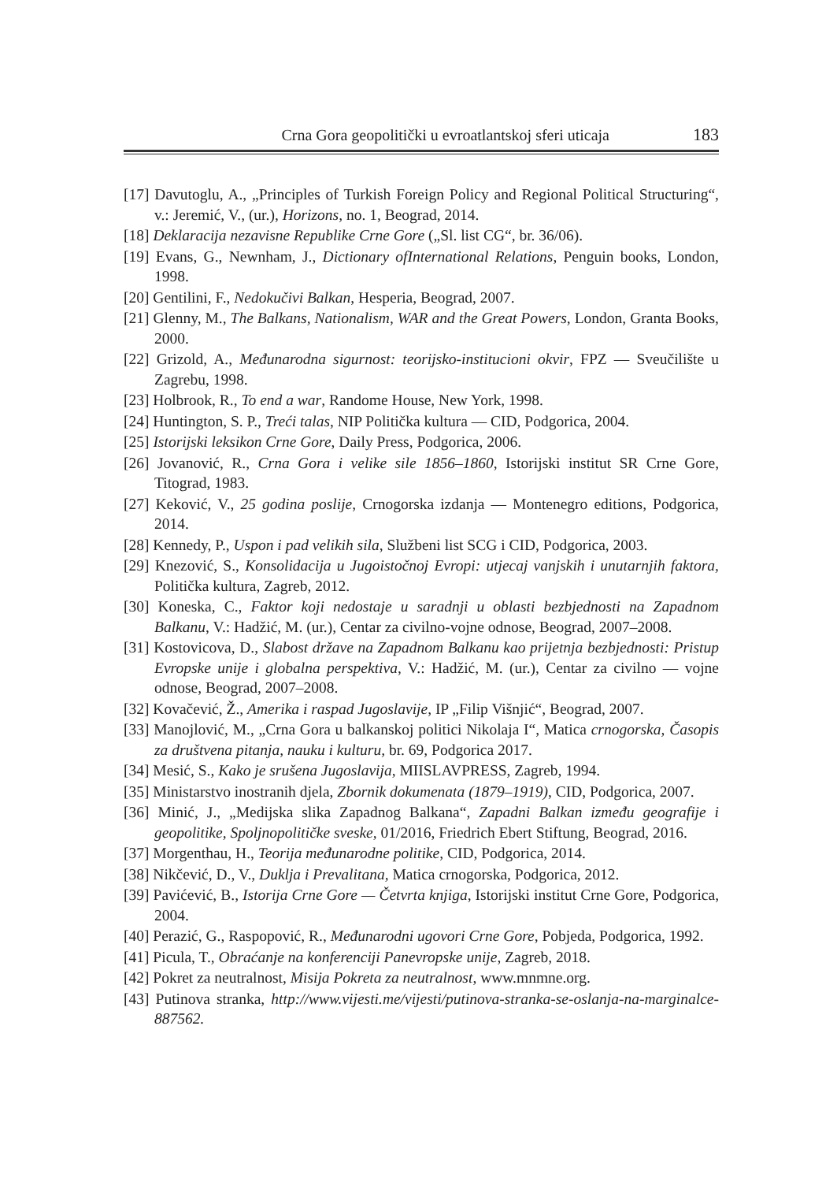Crna Gora geopolitički u evroatlantskoj sferi uticaja 183
[17] Davutoglu, A., „Principles of Turkish Foreign Policy and Regional Political Structuring“, v.: Jeremić, V., (ur.), Horizons, no. 1, Beograd, 2014.
[18] Deklaracija nezavisne Republike Crne Gore („Sl. list CG“, br. 36/06).
[19] Evans, G., Newnham, J., Dictionary ofInternational Relations, Penguin books, London, 1998.
[20] Gentilini, F., Nedokučivi Balkan, Hesperia, Beograd, 2007.
[21] Glenny, M., The Balkans, Nationalism, WAR and the Great Powers, London, Granta Books, 2000.
[22] Grizold, A., Međunarodna sigurnost: teorijsko-institucioni okvir, FPZ — Sveučilište u Zagrebu, 1998.
[23] Holbrook, R., To end a war, Randome House, New York, 1998.
[24] Huntington, S. P., Treći talas, NIP Politička kultura — CID, Podgorica, 2004.
[25] Istorijski leksikon Crne Gore, Daily Press, Podgorica, 2006.
[26] Jovanović, R., Crna Gora i velike sile 1856–1860, Istorijski institut SR Crne Gore, Titograd, 1983.
[27] Keković, V., 25 godina poslije, Crnogorska izdanja — Montenegro editions, Podgorica, 2014.
[28] Kennedy, P., Uspon i pad velikih sila, Službeni list SCG i CID, Podgorica, 2003.
[29] Knezović, S., Konsolidacija u Jugoistočnoj Evropi: utjecaj vanjskih i unutarnjih faktora, Politička kultura, Zagreb, 2012.
[30] Koneska, C., Faktor koji nedostaje u saradnji u oblasti bezbjednosti na Zapadnom Balkanu, V.: Hadžić, M. (ur.), Centar za civilno-vojne odnose, Beograd, 2007–2008.
[31] Kostovicova, D., Slabost države na Zapadnom Balkanu kao prijetnja bezbjednosti: Pristup Evropske unije i globalna perspektiva, V.: Hadžić, M. (ur.), Centar za civilno — vojne odnose, Beograd, 2007–2008.
[32] Kovačević, Ž., Amerika i raspad Jugoslavije, IP „Filip Višnjić“, Beograd, 2007.
[33] Manojlović, M., „Crna Gora u balkanskoj politici Nikolaja I“, Matica crnogorska, Časopis za društvena pitanja, nauku i kulturu, br. 69, Podgorica 2017.
[34] Mesić, S., Kako je srušena Jugoslavija, MIISLAVPRESS, Zagreb, 1994.
[35] Ministarstvo inostranih djela, Zbornik dokumenata (1879–1919), CID, Podgorica, 2007.
[36] Minić, J., „Medijska slika Zapadnog Balkana“, Zapadni Balkan između geografije i geopolitike, Spoljnopolitičke sveske, 01/2016, Friedrich Ebert Stiftung, Beograd, 2016.
[37] Morgenthau, H., Teorija međunarodne politike, CID, Podgorica, 2014.
[38] Nikčević, D., V., Duklja i Prevalitana, Matica crnogorska, Podgorica, 2012.
[39] Pavićević, B., Istorija Crne Gore — Četvrta knjiga, Istorijski institut Crne Gore, Podgorica, 2004.
[40] Perazić, G., Raspopović, R., Međunarodni ugovori Crne Gore, Pobjeda, Podgorica, 1992.
[41] Picula, T., Obraćanje na konferenciji Panevropske unije, Zagreb, 2018.
[42] Pokret za neutralnost, Misija Pokreta za neutralnost, www.mnmne.org.
[43] Putinova stranka, http://www.vijesti.me/vijesti/putinova-stranka-se-oslanja-na-marginalce-887562.